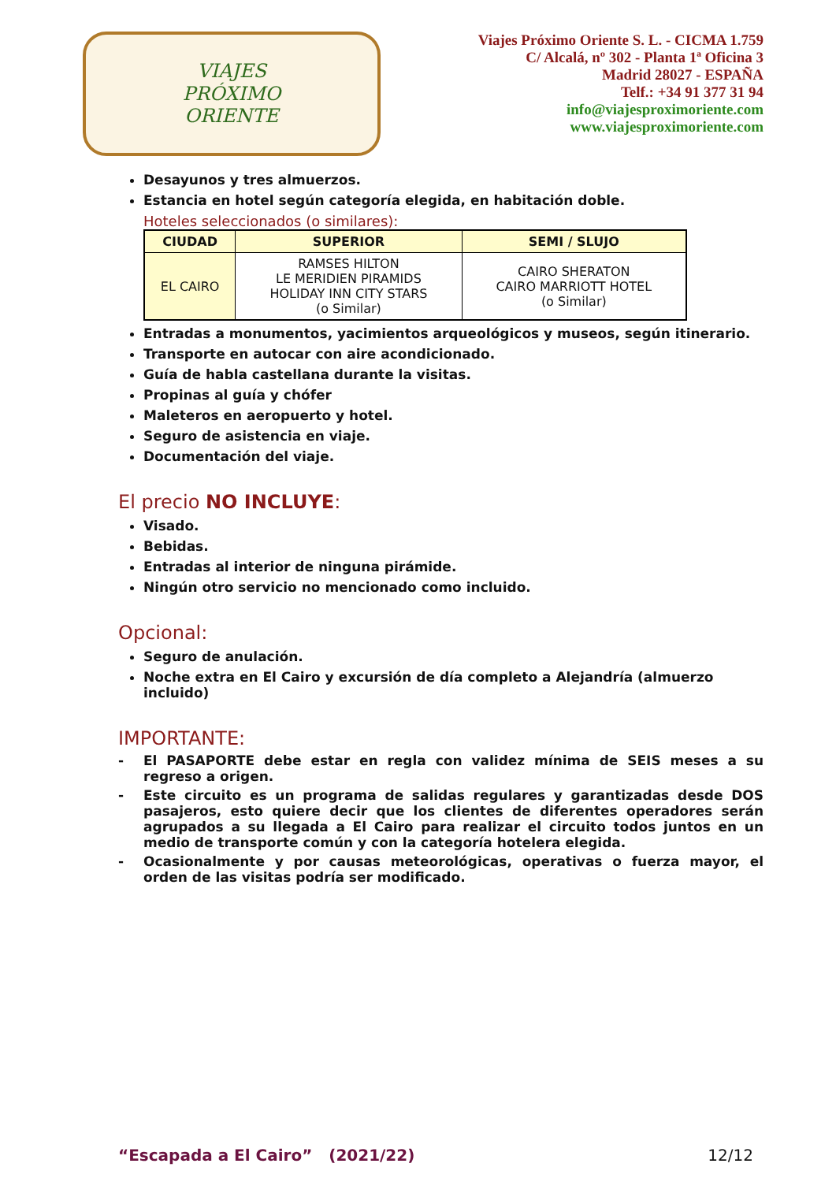VIAJES
PRÓXIMO
ORIENTE
Viajes Próximo Oriente S. L. - CICMA 1.759
C/ Alcalá, nº 302 - Planta 1ª Oficina 3
Madrid 28027 - ESPAÑA
Telf.: +34 91 377 31 94
info@viajesproximoriente.com
www.viajesproximoriente.com
Desayunos y tres almuerzos.
Estancia en hotel según categoría elegida, en habitación doble.
Hoteles seleccionados (o similares):
| CIUDAD | SUPERIOR | SEMI / SLUJO |
| --- | --- | --- |
| EL CAIRO | RAMSES HILTON LE MERIDIEN PIRAMIDS HOLIDAY INN CITY STARS (o Similar) | CAIRO SHERATON CAIRO MARRIOTT HOTEL (o Similar) |
Entradas a monumentos, yacimientos arqueológicos y museos, según itinerario.
Transporte en autocar con aire acondicionado.
Guía de habla castellana durante la visitas.
Propinas al guía y chófer
Maleteros en aeropuerto y hotel.
Seguro de asistencia en viaje.
Documentación del viaje.
El precio NO INCLUYE:
Visado.
Bebidas.
Entradas al interior de ninguna pirámide.
Ningún otro servicio no mencionado como incluido.
Opcional:
Seguro de anulación.
Noche extra en El Cairo y excursión de día completo a Alejandría (almuerzo incluido)
IMPORTANTE:
- El PASAPORTE debe estar en regla con validez mínima de SEIS meses a su regreso a origen.
- Este circuito es un programa de salidas regulares y garantizadas desde DOS pasajeros, esto quiere decir que los clientes de diferentes operadores serán agrupados a su llegada a El Cairo para realizar el circuito todos juntos en un medio de transporte común y con la categoría hotelera elegida.
- Ocasionalmente y por causas meteorológicas, operativas o fuerza mayor, el orden de las visitas podría ser modificado.
“Escapada a El Cairo” (2021/22) 12/12